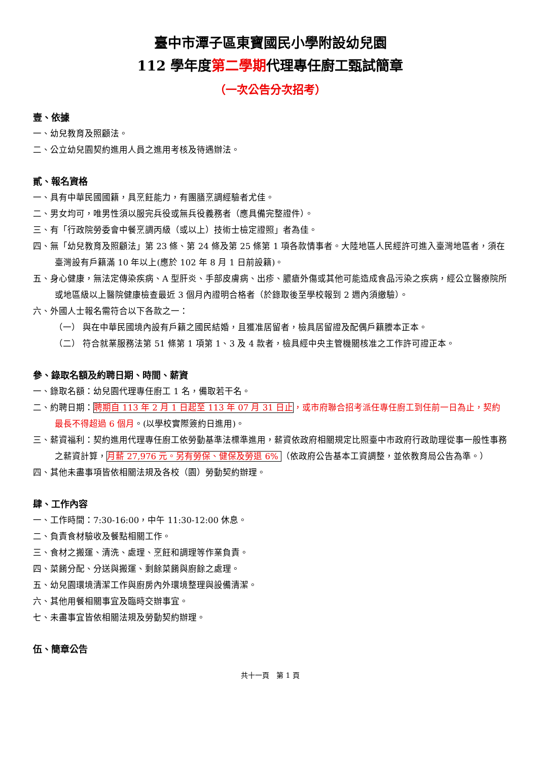臺中市潭子區東寶國民小學附設幼兒園
112 學年度第二學期代理專任廚工甄試簡章
（一次公告分次招考）
壹、依據
一、幼兒教育及照顧法。
二、公立幼兒園契約進用人員之進用考核及待遇辦法。
貳、報名資格
一、具有中華民國國籍，具烹飪能力，有團膳烹調經驗者尤佳。
二、男女均可，唯男性須以服完兵役或無兵役義務者（應具備完整證件）。
三、有「行政院勞委會中餐烹調丙級（或以上）技術士檢定證照」者為佳。
四、無「幼兒教育及照顧法」第 23 條、第 24 條及第 25 條第 1 項各款情事者。大陸地區人民經許可進入臺灣地區者，須在臺灣設有戶籍滿 10 年以上(應於 102 年 8 月 1 日前設籍)。
五、身心健康，無法定傳染疾病、A 型肝炎、手部皮膚病、出疹、膿瘡外傷或其他可能造成食品污染之疾病，經公立醫療院所或地區級以上醫院健康檢查最近 3 個月內證明合格者（於錄取後至學校報到 2 週內須繳驗）。
六、外國人士報名需符合以下各款之一：
（一） 與在中華民國境內設有戶籍之國民結婚，且獲准居留者，檢具居留證及配偶戶籍謄本正本。
（二） 符合就業服務法第 51 條第 1 項第 1、3 及 4 款者，檢具經中央主管機關核准之工作許可證正本。
參、錄取名額及約聘日期、時間、薪資
一、錄取名額：幼兒園代理專任廚工 1 名，備取若干名。
二、約聘日期：聘期自 113 年 2 月 1 日起至 113 年 07 月 31 日止，或市府聯合招考派任專任廚工到任前一日為止，契約最長不得超過 6 個月。(以學校實際簽約日進用)。
三、薪資福利：契約進用代理專任廚工依勞動基準法標準進用，薪資依政府相關規定比照臺中市政府行政助理從事一般性事務之薪資計算，月薪 27,976 元。另有勞保、健保及勞退 6% （依政府公告基本工資調整，並依教育局公告為準。）
四、其他未盡事項皆依相關法規及各校（園）勞動契約辦理。
肆、工作內容
一、工作時間：7:30-16:00，中午 11:30-12:00 休息。
二、負責食材驗收及餐點相關工作。
三、食材之搬運、清洗、處理、烹飪和調理等作業負責。
四、菜餚分配、分送與搬運、剩餘菜餚與廚餘之處理。
五、幼兒園環境清潔工作與廚房內外環境整理與設備清潔。
六、其他用餐相關事宜及臨時交辦事宜。
七、未盡事宜皆依相關法規及勞動契約辦理。
伍、簡章公告
共十一頁　第 1 頁